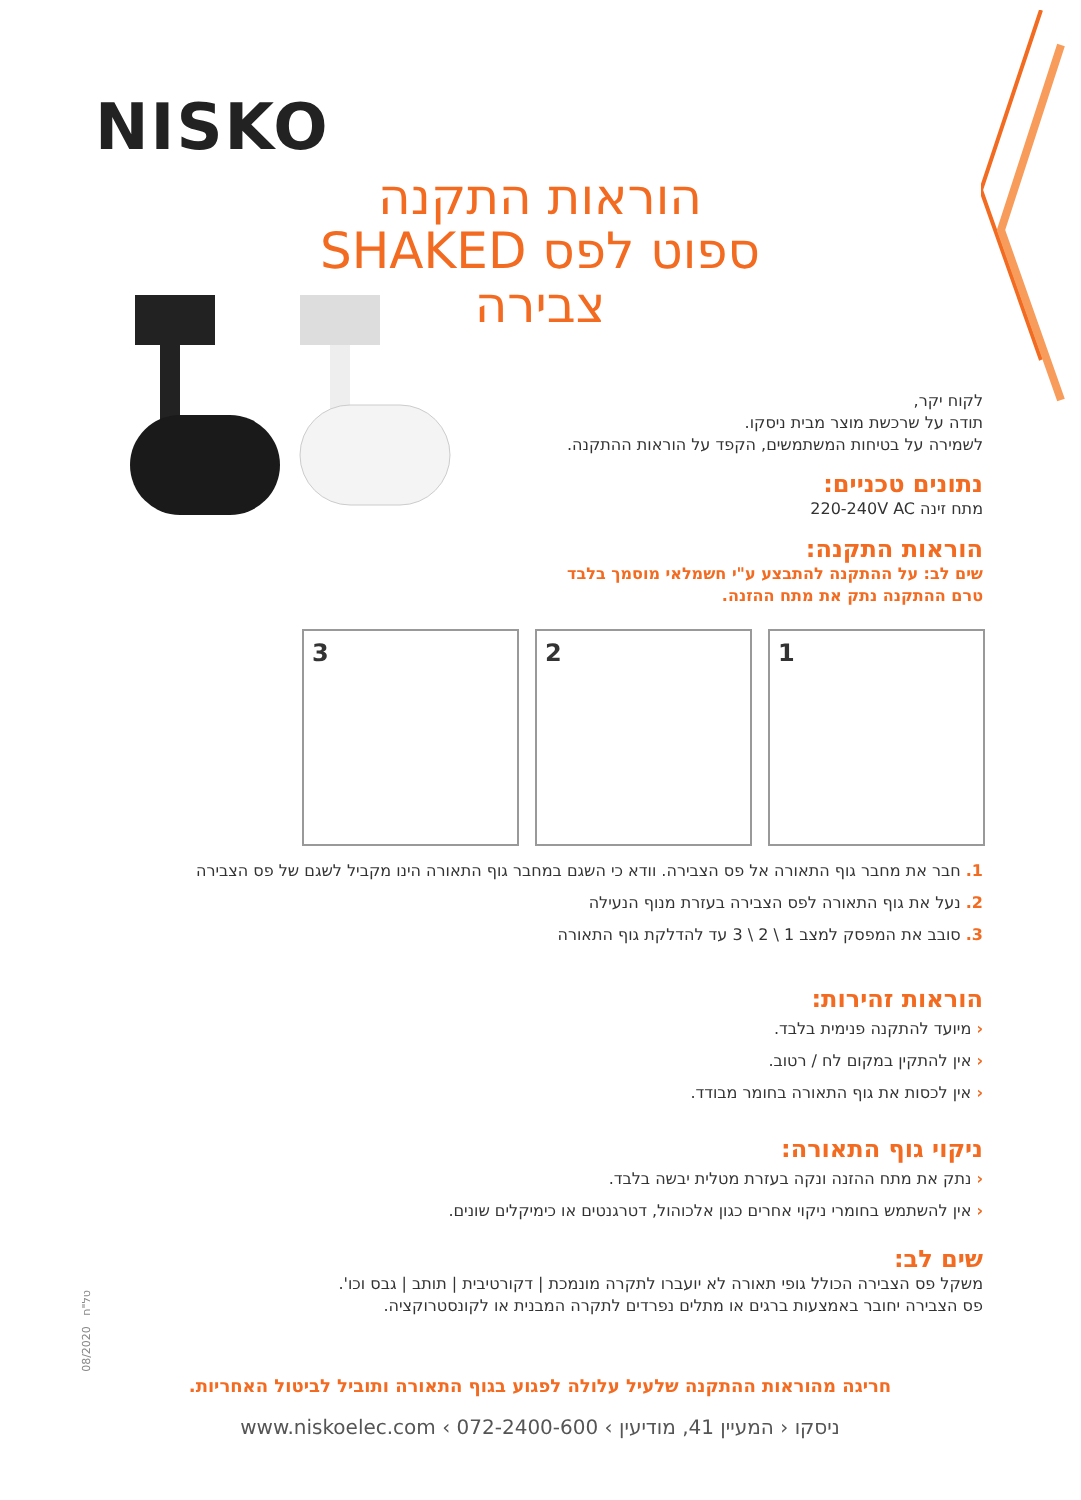NISKO
הוראות התקנה
SHAKED ספוט לפס צבירה
לקוח יקר,
תודה על שרכשת מוצר מבית ניסקו.
לשמירה על בטיחות המשתמשים, הקפד על הוראות ההתקנה.
נתונים טכניים:
מתח זינה 220-240V AC
הוראות התקנה:
שים לב: על ההתקנה להתבצע ע"י חשמלאי מוסמך בלבד
טרם ההתקנה נתק את מתח ההזנה.
3
2
1
1. חבר את מחבר גוף התאורה אל פס הצבירה. וודא כי השגם במחבר גוף התאורה הינו מקביל לשגם של פס הצבירה
2. נעל את גוף התאורה לפס הצבירה בעזרת מנוף הנעילה
3. סובב את המפסק למצב 1 \ 2 \ 3 עד להדלקת גוף התאורה
הוראות זהירות:
‹ מיועד להתקנה פנימית בלבד.
‹ אין להתקין במקום לח / רטוב.
‹ אין לכסות את גוף התאורה בחומר מבודד.
ניקוי גוף התאורה:
‹ נתק את מתח ההזנה ונקה בעזרת מטלית יבשה בלבד.
‹ אין להשתמש בחומרי ניקוי אחרים כגון אלכוהול, דטרגנטים או כימיקלים שונים.
שים לב:
משקל פס הצבירה הכולל גופי תאורה לא יועברו לתקרה מונמכת | דקורטיבית | תותב | גבס וכו'.
פס הצבירה יחובר באמצעות ברגים או מתלים נפרדים לתקרה המבנית או לקונסטרוקציה.
08/2020 טל"ח
חריגה מהוראות ההתקנה שלעיל עלולה לפגוע בגוף התאורה ותוביל לביטול האחריות.
www.niskoelec.com ‹ 072-2400-600 ‹ ניסקו ‹ המעיין 41, מודיעין